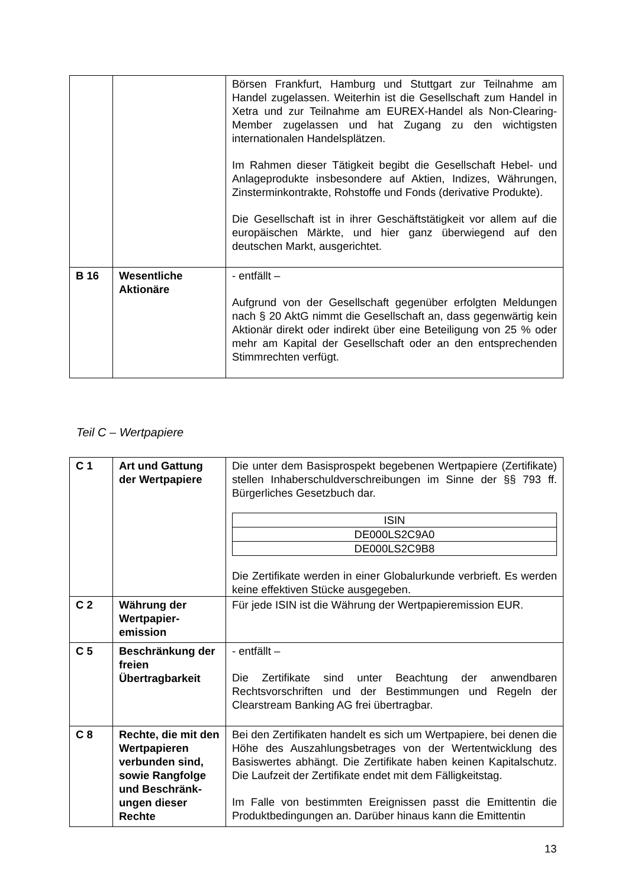| | | Börsen Frankfurt, Hamburg und Stuttgart zur Teilnahme am Handel zugelassen. Weiterhin ist die Gesellschaft zum Handel in Xetra und zur Teilnahme am EUREX-Handel als Non-Clearing-Member zugelassen und hat Zugang zu den wichtigsten internationalen Handelsplätzen. Im Rahmen dieser Tätigkeit begibt die Gesellschaft Hebel- und Anlageprodukte insbesondere auf Aktien, Indizes, Währungen, Zinsterminkontrakte, Rohstoffe und Fonds (derivative Produkte). Die Gesellschaft ist in ihrer Geschäftstätigkeit vor allem auf die europäischen Märkte, und hier ganz überwiegend auf den deutschen Markt, ausgerichtet. |
| B 16 | Wesentliche Aktionäre | - entfällt – Aufgrund von der Gesellschaft gegenüber erfolgten Meldungen nach § 20 AktG nimmt die Gesellschaft an, dass gegenwärtig kein Aktionär direkt oder indirekt über eine Beteiligung von 25 % oder mehr am Kapital der Gesellschaft oder an den entsprechenden Stimmrechten verfügt. |
Teil C – Wertpapiere
| C 1 | Art und Gattung der Wertpapiere | Die unter dem Basisprospekt begebenen Wertpapiere (Zertifikate) stellen Inhaberschuldverschreibungen im Sinne der §§ 793 ff. Bürgerliches Gesetzbuch dar. / ISIN / / DE000LS2C9A0 / / DE000LS2C9B8 / Die Zertifikate werden in einer Globalurkunde verbrieft. Es werden keine effektiven Stücke ausgegeben. |
| C 2 | Währung der Wertpapier-emission | Für jede ISIN ist die Währung der Wertpapieremission EUR. |
| C 5 | Beschränkung der freien Übertragbarkeit | - entfällt – Die Zertifikate sind unter Beachtung der anwendbaren Rechtsvorschriften und der Bestimmungen und Regeln der Clearstream Banking AG frei übertragbar. |
| C 8 | Rechte, die mit den Wertpapieren verbunden sind, sowie Rangfolge und Beschränk-ungen dieser Rechte | Bei den Zertifikaten handelt es sich um Wertpapiere, bei denen die Höhe des Auszahlungsbetrages von der Wertentwicklung des Basiswertes abhängt. Die Zertifikate haben keinen Kapitalschutz. Die Laufzeit der Zertifikate endet mit dem Fälligkeitstag. Im Falle von bestimmten Ereignissen passt die Emittentin die Produktbedingungen an. Darüber hinaus kann die Emittentin |
13